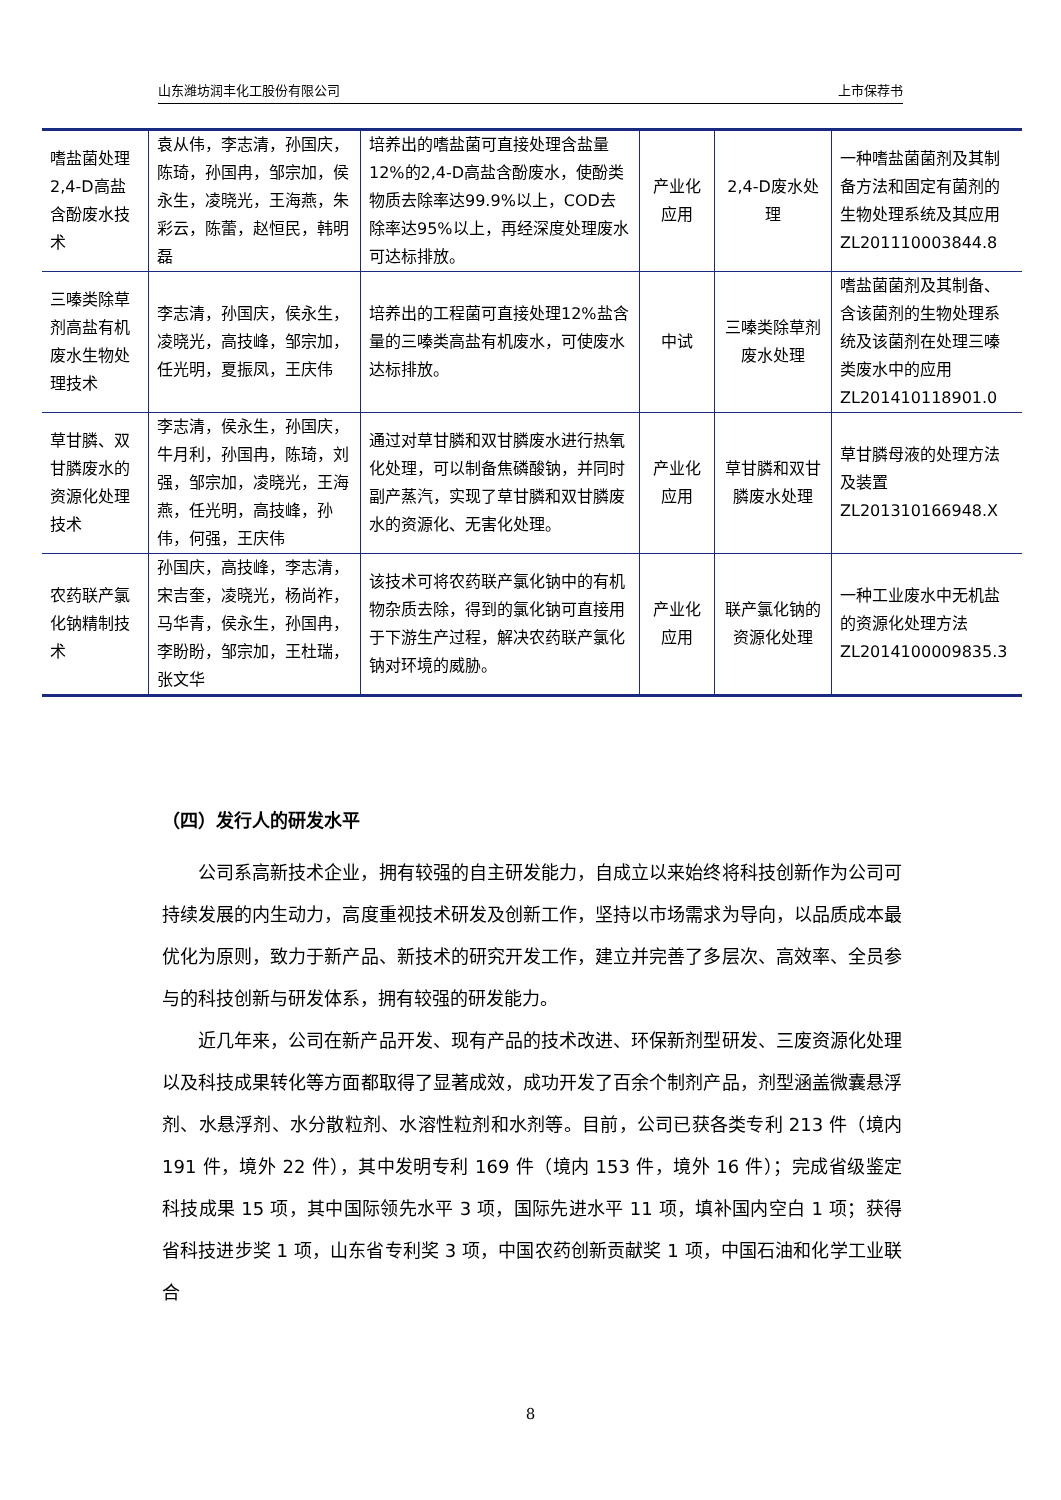山东潍坊润丰化工股份有限公司 上市保荐书
| 嗜盐菌处理2,4-D高盐含酚废水技术 | 袁从伟，李志清，孙国庆，陈琦，孙国冉，邹宗加，侯永生，凌晓光，王海燕，朱彩云，陈蕾，赵恒民，韩明磊 | 培养出的嗜盐菌可直接处理含盐量12%的2,4-D高盐含酚废水，使酚类物质去除率达99.9%以上，COD去除率达95%以上，再经深度处理废水可达标排放。 | 产业化应用 | 2,4-D废水处理 | 一种嗜盐菌菌剂及其制备方法和固定有菌剂的生物处理系统及其应用 ZL201110003844.8 |
| 三嗪类除草剂高盐有机废水生物处理技术 | 李志清，孙国庆，侯永生，凌晓光，高技峰，邹宗加，任光明，夏振凤，王庆伟 | 培养出的工程菌可直接处理12%盐含量的三嗪类高盐有机废水，可使废水达标排放。 | 中试 | 三嗪类除草剂废水处理 | 嗜盐菌菌剂及其制备、含该菌剂的生物处理系统及该菌剂在处理三嗪类废水中的应用 ZL201410118901.0 |
| 草甘膦、双甘膦废水的资源化处理技术 | 李志清，侯永生，孙国庆，牛月利，孙国冉，陈琦，刘强，邹宗加，凌晓光，王海燕，任光明，高技峰，孙伟，何强，王庆伟 | 通过对草甘膦和双甘膦废水进行热氧化处理，可以制备焦磷酸钠，并同时副产蒸汽，实现了草甘膦和双甘膦废水的资源化、无害化处理。 | 产业化应用 | 草甘膦和双甘膦废水处理 | 草甘膦母液的处理方法及装置 ZL201310166948.X |
| 农药联产氯化钠精制技术 | 孙国庆，高技峰，李志清，宋吉奎，凌晓光，杨尚祚，马华青，侯永生，孙国冉，李盼盼，邹宗加，王杜瑞，张文华 | 该技术可将农药联产氯化钠中的有机物杂质去除，得到的氯化钠可直接用于下游生产过程，解决农药联产氯化钠对环境的威胁。 | 产业化应用 | 联产氯化钠的资源化处理 | 一种工业废水中无机盐的资源化处理方法 ZL2014100009835.3 |
（四）发行人的研发水平
公司系高新技术企业，拥有较强的自主研发能力，自成立以来始终将科技创新作为公司可持续发展的内生动力，高度重视技术研发及创新工作，坚持以市场需求为导向，以品质成本最优化为原则，致力于新产品、新技术的研究开发工作，建立并完善了多层次、高效率、全员参与的科技创新与研发体系，拥有较强的研发能力。
近几年来，公司在新产品开发、现有产品的技术改进、环保新剂型研发、三废资源化处理以及科技成果转化等方面都取得了显著成效，成功开发了百余个制剂产品，剂型涵盖微囊悬浮剂、水悬浮剂、水分散粒剂、水溶性粒剂和水剂等。目前，公司已获各类专利 213 件（境内 191 件，境外 22 件），其中发明专利 169 件（境内 153 件，境外 16 件）；完成省级鉴定科技成果 15 项，其中国际领先水平 3 项，国际先进水平 11 项，填补国内空白 1 项；获得省科技进步奖 1 项，山东省专利奖 3 项，中国农药创新贡献奖 1 项，中国石油和化学工业联合
8